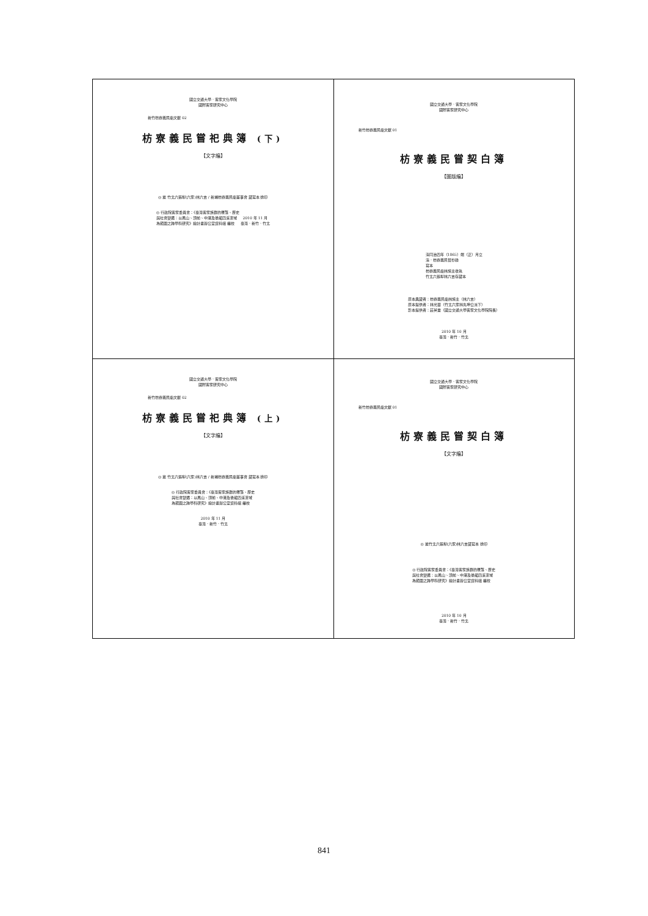| 國立交通大學．客家文化學院 國際客家研究中心 新竹枋寮義民廟文獻 02 枋寮義民嘗祀典簿 (下) 【文字編】 ◎ 據 竹北六張犁(六家)林六吉 / 新埔枋寮義民廟董事會 藏寫本 排印 ◎ 行政院客家委員會：《臺灣客家族群的聚落、歷史 與社會變遷：以鳳山、頭前、中港及後龍四溪流域 為範圍之跨學科研究》總計畫辦公室資料組 編校 2010 年 11 月 臺灣．新竹．竹北 | 國立交通大學．客家文化學院 國際客家研究中心 新竹枋寮義民廟文獻 01 枋寮義民嘗契白簿 【圖版編】 清同治四年（1865）端（正）月立 清．枋寮義民嘗抄錄 寫本 枋寮義民廟林施主收執 竹北六張犁林六吉存藏本 原本典藏者：枋寮義民廟林施主（林六吉） 原本提供者：林光華（竹北六家林先坤公派下） 影本提供者：莊英章（國立交通大學客家文化學院院長） 2010 年 10 月 臺灣．新竹．竹北 |
| 國立交通大學．客家文化學院 國際客家研究中心 新竹枋寮義民廟文獻 02 枋寮義民嘗祀典簿 (上) 【文字編】 ◎ 據 竹北六張犁(六家)林六吉 / 新埔枋寮義民廟董事會 藏寫本 排印 ◎ 行政院客家委員會：《臺灣客家族群的聚落、歷史 與社會變遷：以鳳山、頭前、中港及後龍四溪流域 為範圍之跨學科研究》總計畫辦公室資料組 編校 2010 年 11 月 臺灣．新竹．竹北 | 國立交通大學．客家文化學院 國際客家研究中心 新竹枋寮義民廟文獻 01 枋寮義民嘗契白簿 【文字編】 ◎ 據竹北六張犁(六家)林六吉藏寫本 排印 ◎ 行政院客家委員會：《臺灣客家族群的聚落、歷史 與社會變遷：以鳳山、頭前、中港及後龍四溪流域 為範圍之跨學科研究》總計畫辦公室資料組 編校 2010 年 10 月 臺灣．新竹．竹北 |
841